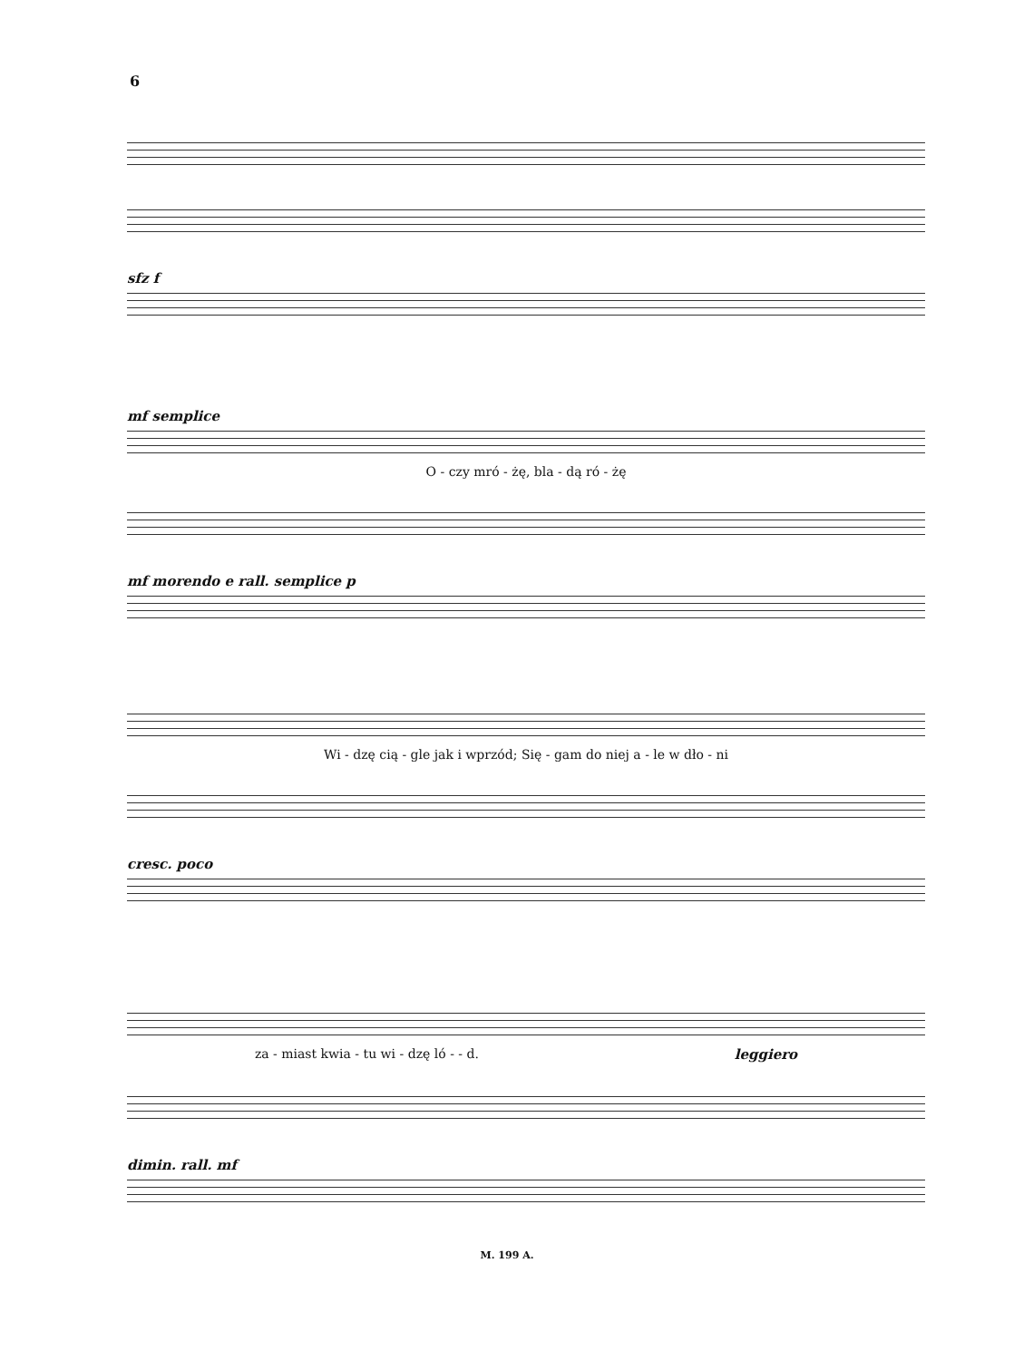6
sfz f
mf semplice
O - czy mró - żę, bla - dą ró - żę
mf morendo e rall. semplice p
Wi - dzę cią - gle jak i wprzód; Się - gam do niej a - le w dło - ni
cresc. poco
za - miast kwia - tu wi - dzę ló - - d. leggiero
dimin. rall. mf
M. 199 A.